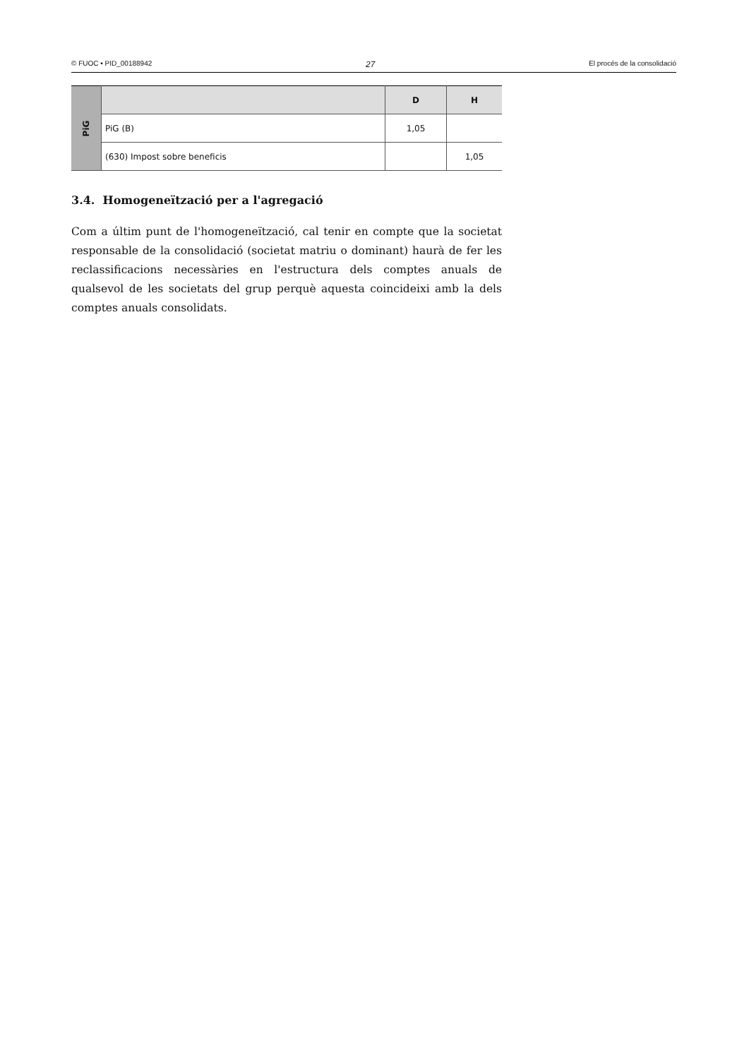© FUOC • PID_00188942 27 El procés de la consolidació
| PiG | | D | H |
| | PiG (B) | 1,05 | |
| | (630) Impost sobre beneficis | | 1,05 |
3.4. Homogeneïtzació per a l'agregació
Com a últim punt de l'homogeneïtzació, cal tenir en compte que la societat responsable de la consolidació (societat matriu o dominant) haurà de fer les reclassificacions necessàries en l'estructura dels comptes anuals de qualsevol de les societats del grup perquè aquesta coincideixi amb la dels comptes anuals consolidats.